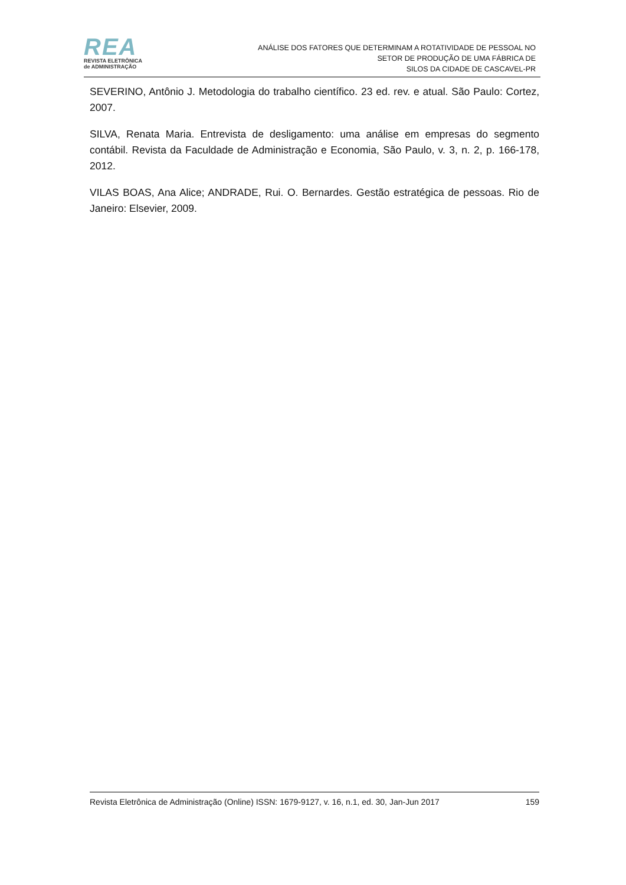REA
REVISTA ELETRÔNICA
de ADMINISTRAÇÃO
ANÁLISE DOS FATORES QUE DETERMINAM A ROTATIVIDADE DE PESSOAL NO
SETOR DE PRODUÇÃO DE UMA FÁBRICA DE
SILOS DA CIDADE DE CASCAVEL-PR
SEVERINO, Antônio J. Metodologia do trabalho científico. 23 ed. rev. e atual. São Paulo: Cortez, 2007.
SILVA, Renata Maria. Entrevista de desligamento: uma análise em empresas do segmento contábil. Revista da Faculdade de Administração e Economia, São Paulo, v. 3, n. 2, p. 166-178, 2012.
VILAS BOAS, Ana Alice; ANDRADE, Rui. O. Bernardes. Gestão estratégica de pessoas. Rio de Janeiro: Elsevier, 2009.
Revista Eletrônica de Administração (Online) ISSN: 1679-9127, v. 16, n.1, ed. 30, Jan-Jun 2017 159